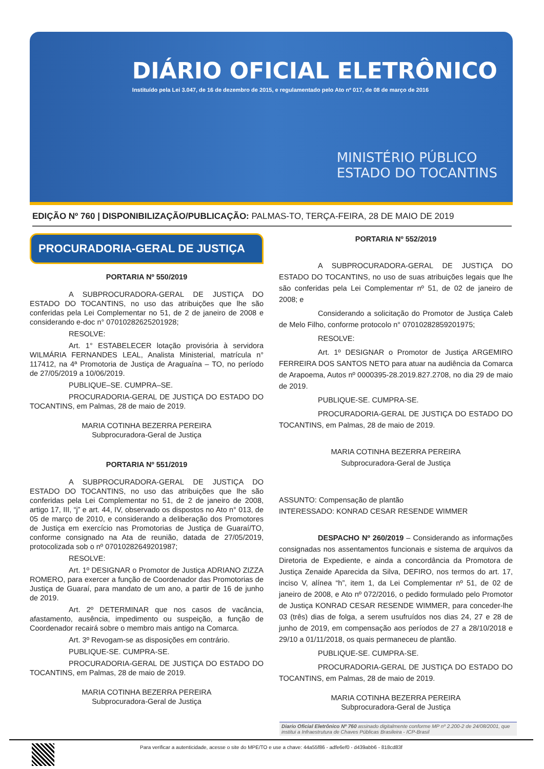DIÁRIO OFICIAL ELETRÔNICO
Instituído pela Lei 3.047, de 16 de dezembro de 2015, e regulamentado pelo Ato nº 017, de 08 de março de 2016
MINISTÉRIO PÚBLICO
ESTADO DO TOCANTINS
EDIÇÃO Nº 760 | DISPONIBILIZAÇÃO/PUBLICAÇÃO: PALMAS-TO, TERÇA-FEIRA, 28 DE MAIO DE 2019
PROCURADORIA-GERAL DE JUSTIÇA
PORTARIA Nº 550/2019
A SUBPROCURADORA-GERAL DE JUSTIÇA DO ESTADO DO TOCANTINS, no uso das atribuições que lhe são conferidas pela Lei Complementar no 51, de 2 de janeiro de 2008 e considerando e-doc n° 07010282625201928;
RESOLVE:
Art. 1° ESTABELECER lotação provisória à servidora WILMÁRIA FERNANDES LEAL, Analista Ministerial, matrícula n° 117412, na 4ª Promotoria de Justiça de Araguaína – TO, no período de 27/05/2019 a 10/06/2019.
PUBLIQUE–SE. CUMPRA–SE.
PROCURADORIA-GERAL DE JUSTIÇA DO ESTADO DO TOCANTINS, em Palmas, 28 de maio de 2019.
MARIA COTINHA BEZERRA PEREIRA
Subprocuradora-Geral de Justiça
PORTARIA Nº 551/2019
A SUBPROCURADORA-GERAL DE JUSTIÇA DO ESTADO DO TOCANTINS, no uso das atribuições que lhe são conferidas pela Lei Complementar no 51, de 2 de janeiro de 2008, artigo 17, III, “j” e art. 44, IV, observado os dispostos no Ato n° 013, de 05 de março de 2010, e considerando a deliberação dos Promotores de Justiça em exercício nas Promotorias de Justiça de Guaraí/TO, conforme consignado na Ata de reunião, datada de 27/05/2019, protocolizada sob o nº 07010282649201987;
RESOLVE:
Art. 1º DESIGNAR o Promotor de Justiça ADRIANO ZIZZA ROMERO, para exercer a função de Coordenador das Promotorias de Justiça de Guaraí, para mandato de um ano, a partir de 16 de junho de 2019.
Art. 2º DETERMINAR que nos casos de vacância, afastamento, ausência, impedimento ou suspeição, a função de Coordenador recairá sobre o membro mais antigo na Comarca.
Art. 3º Revogam-se as disposições em contrário.
PUBLIQUE-SE. CUMPRA-SE.
PROCURADORIA-GERAL DE JUSTIÇA DO ESTADO DO TOCANTINS, em Palmas, 28 de maio de 2019.
MARIA COTINHA BEZERRA PEREIRA
Subprocuradora-Geral de Justiça
PORTARIA Nº 552/2019
A SUBPROCURADORA-GERAL DE JUSTIÇA DO ESTADO DO TOCANTINS, no uso de suas atribuições legais que lhe são conferidas pela Lei Complementar nº 51, de 02 de janeiro de 2008; e
Considerando a solicitação do Promotor de Justiça Caleb de Melo Filho, conforme protocolo n° 07010282859201975;
RESOLVE:
Art. 1º DESIGNAR o Promotor de Justiça ARGEMIRO FERREIRA DOS SANTOS NETO para atuar na audiência da Comarca de Arapoema, Autos nº 0000395-28.2019.827.2708, no dia 29 de maio de 2019.
PUBLIQUE-SE. CUMPRA-SE.
PROCURADORIA-GERAL DE JUSTIÇA DO ESTADO DO TOCANTINS, em Palmas, 28 de maio de 2019.
MARIA COTINHA BEZERRA PEREIRA
Subprocuradora-Geral de Justiça
ASSUNTO: Compensação de plantão
INTERESSADO: KONRAD CESAR RESENDE WIMMER
DESPACHO Nº 260/2019 – Considerando as informações consignadas nos assentamentos funcionais e sistema de arquivos da Diretoria de Expediente, e ainda a concordância da Promotora de Justiça Zenaide Aparecida da Silva, DEFIRO, nos termos do art. 17, inciso V, alínea “h”, item 1, da Lei Complementar nº 51, de 02 de janeiro de 2008, e Ato nº 072/2016, o pedido formulado pelo Promotor de Justiça KONRAD CESAR RESENDE WIMMER, para conceder-lhe 03 (três) dias de folga, a serem usufruídos nos dias 24, 27 e 28 de junho de 2019, em compensação aos períodos de 27 a 28/10/2018 e 29/10 a 01/11/2018, os quais permaneceu de plantão.
PUBLIQUE-SE. CUMPRA-SE.
PROCURADORIA-GERAL DE JUSTIÇA DO ESTADO DO TOCANTINS, em Palmas, 28 de maio de 2019.
MARIA COTINHA BEZERRA PEREIRA
Subprocuradora-Geral de Justiça
Diario Oficial Eletrônico Nº 760 assinado digitalmente conforme MP nº 2.200-2 de 24/08/2001, que institui a Infraestrutura de Chaves Públicas Brasileira - ICP-Brasil
Para verificar a autenticidade, acesse o site do MPE/TO e use a chave: 44a55f86 - adfe6ef0 - d439abb6 - 818cd83f